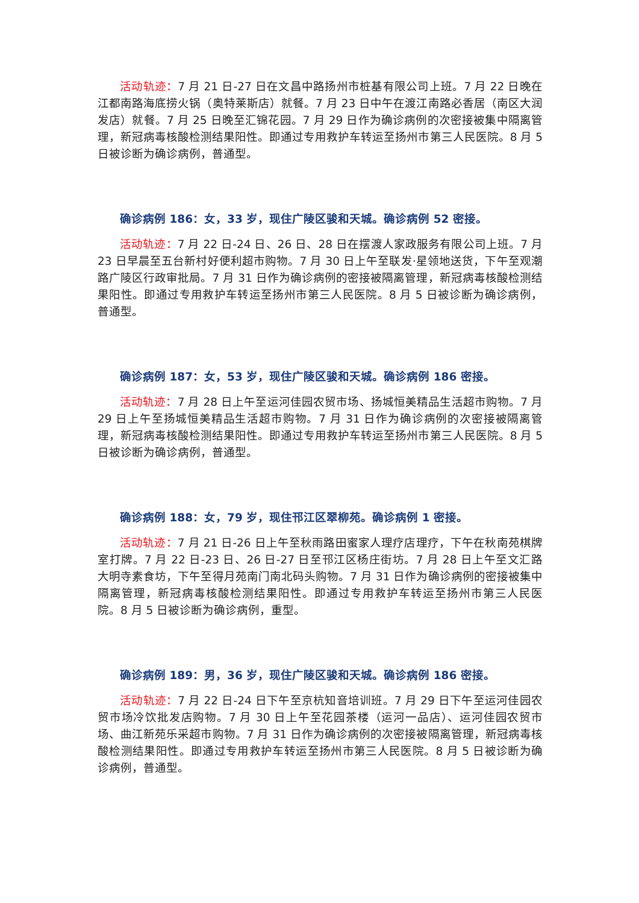活动轨迹：7 月 21 日-27 日在文昌中路扬州市桩基有限公司上班。7 月 22 日晚在江都南路海底捞火锅（奥特莱斯店）就餐。7 月 23 日中午在渡江南路必香居（南区大润发店）就餐。7 月 25 日晚至汇锦花园。7 月 29 日作为确诊病例的次密接被集中隔离管理，新冠病毒核酸检测结果阳性。即通过专用救护车转运至扬州市第三人民医院。8 月 5 日被诊断为确诊病例，普通型。
确诊病例 186：女，33 岁，现住广陵区骏和天城。确诊病例 52 密接。
活动轨迹：7 月 22 日-24 日、26 日、28 日在摆渡人家政服务有限公司上班。7 月 23 日早晨至五台新村好便利超市购物。7 月 30 日上午至联发·星领地送货，下午至观潮路广陵区行政审批局。7 月 31 日作为确诊病例的密接被隔离管理，新冠病毒核酸检测结果阳性。即通过专用救护车转运至扬州市第三人民医院。8 月 5 日被诊断为确诊病例，普通型。
确诊病例 187：女，53 岁，现住广陵区骏和天城。确诊病例 186 密接。
活动轨迹：7 月 28 日上午至运河佳园农贸市场、扬城恒美精品生活超市购物。7 月 29 日上午至扬城恒美精品生活超市购物。7 月 31 日作为确诊病例的次密接被隔离管理，新冠病毒核酸检测结果阳性。即通过专用救护车转运至扬州市第三人民医院。8 月 5 日被诊断为确诊病例，普通型。
确诊病例 188：女，79 岁，现住邗江区翠柳苑。确诊病例 1 密接。
活动轨迹：7 月 21 日-26 日上午至秋雨路田蜜家人理疗店理疗，下午在秋南苑棋牌室打牌。7 月 22 日-23 日、26 日-27 日至邗江区杨庄街坊。7 月 28 日上午至文汇路大明寺素食坊，下午至得月苑南门南北码头购物。7 月 31 日作为确诊病例的密接被集中隔离管理，新冠病毒核酸检测结果阳性。即通过专用救护车转运至扬州市第三人民医院。8 月 5 日被诊断为确诊病例，重型。
确诊病例 189：男，36 岁，现住广陵区骏和天城。确诊病例 186 密接。
活动轨迹：7 月 22 日-24 日下午至京杭知音培训班。7 月 29 日下午至运河佳园农贸市场冷饮批发店购物。7 月 30 日上午至花园茶楼（运河一品店）、运河佳园农贸市场、曲江新苑乐采超市购物。7 月 31 日作为确诊病例的次密接被隔离管理，新冠病毒核酸检测结果阳性。即通过专用救护车转运至扬州市第三人民医院。8 月 5 日被诊断为确诊病例，普通型。